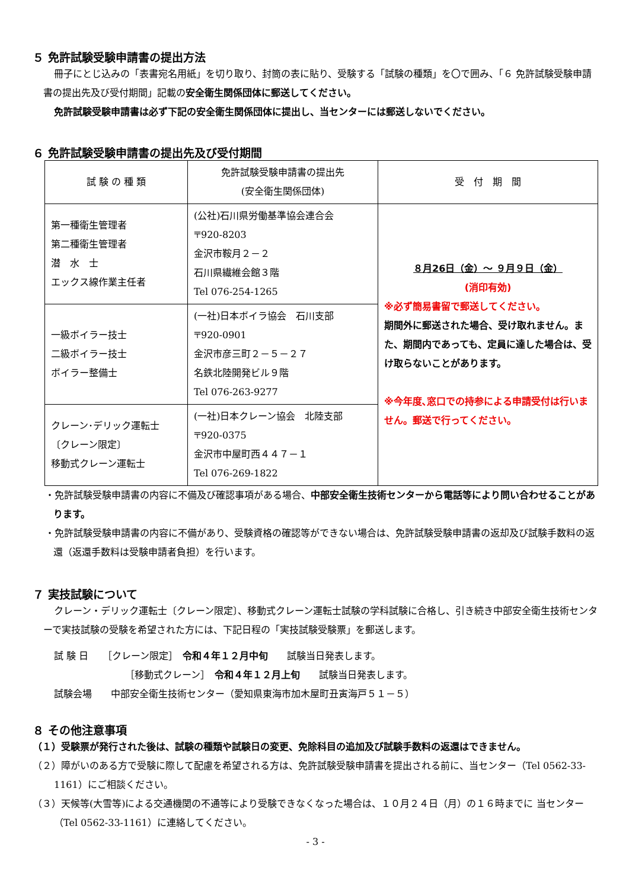５ 免許試験受験申請書の提出方法
冊子にとじ込みの「表書宛名用紙」を切り取り、封筒の表に貼り、受験する「試験の種類」を〇で囲み、「６ 免許試験受験申請書の提出先及び受付期間」記載の安全衛生関係団体に郵送してください。
免許試験受験申請書は必ず下記の安全衛生関係団体に提出し、当センターには郵送しないでください。
６ 免許試験受験申請書の提出先及び受付期間
| 試 験 の 種 類 | 免許試験受験申請書の提出先 (安全衛生関係団体) | 受 付 期 間 |
| 第一種衛生管理者 第二種衛生管理者 潜 水 士 エックス線作業主任者 | (公社)石川県労働基準協会連合会 〒920-8203 金沢市鞍月２－２ 石川県繊維会館３階 Tel 076-254-1265 | ８月26日（金）～ ９月９日（金） (消印有効) ※必ず簡易書留で郵送してください。 期間外に郵送された場合、受け取れません。また、期間内であっても、定員に達した場合は、受け取らないことがあります。 ※今年度､窓口での持参による申請受付は行いません。郵送で行ってください。 |
| 一級ボイラー技士 二級ボイラー技士 ボイラー整備士 | (一社)日本ボイラ協会 石川支部 〒920-0901 金沢市彦三町２－５－２７ 名鉄北陸開発ビル９階 Tel 076-263-9277 | |
| クレーン･デリック運転士 〔クレーン限定〕 移動式クレーン運転士 | (一社)日本クレーン協会 北陸支部 〒920-0375 金沢市中屋町西４４７－１ Tel 076-269-1822 | |
・免許試験受験申請書の内容に不備及び確認事項がある場合、中部安全衛生技術センターから電話等により問い合わせることがあります。
・免許試験受験申請書の内容に不備があり、受験資格の確認等ができない場合は、免許試験受験申請書の返却及び試験手数料の返還（返還手数料は受験申請者負担）を行います。
７ 実技試験について
クレーン・デリック運転士〔クレーン限定〕、移動式クレーン運転士試験の学科試験に合格し、引き続き中部安全衛生技術センターで実技試験の受験を希望された方には、下記日程の「実技試験受験票」を郵送します。
試 験 日　　［クレーン限定］　令和４年１２月中旬　　試験当日発表します。
［移動式クレーン］　令和４年１２月上旬　　試験当日発表します。
試験会場　　中部安全衛生技術センター（愛知県東海市加木屋町丑寅海戸５１－５）
８ その他注意事項
（１）受験票が発行された後は、試験の種類や試験日の変更、免除科目の追加及び試験手数料の返還はできません。
（２）障がいのある方で受験に際して配慮を希望される方は、免許試験受験申請書を提出される前に、当センター（Tel 0562-33-1161）にご相談ください。
（３）天候等(大雪等)による交通機関の不通等により受験できなくなった場合は、１０月２４日（月）の１６時までに 当センター（Tel 0562-33-1161）に連絡してください。
- 3 -